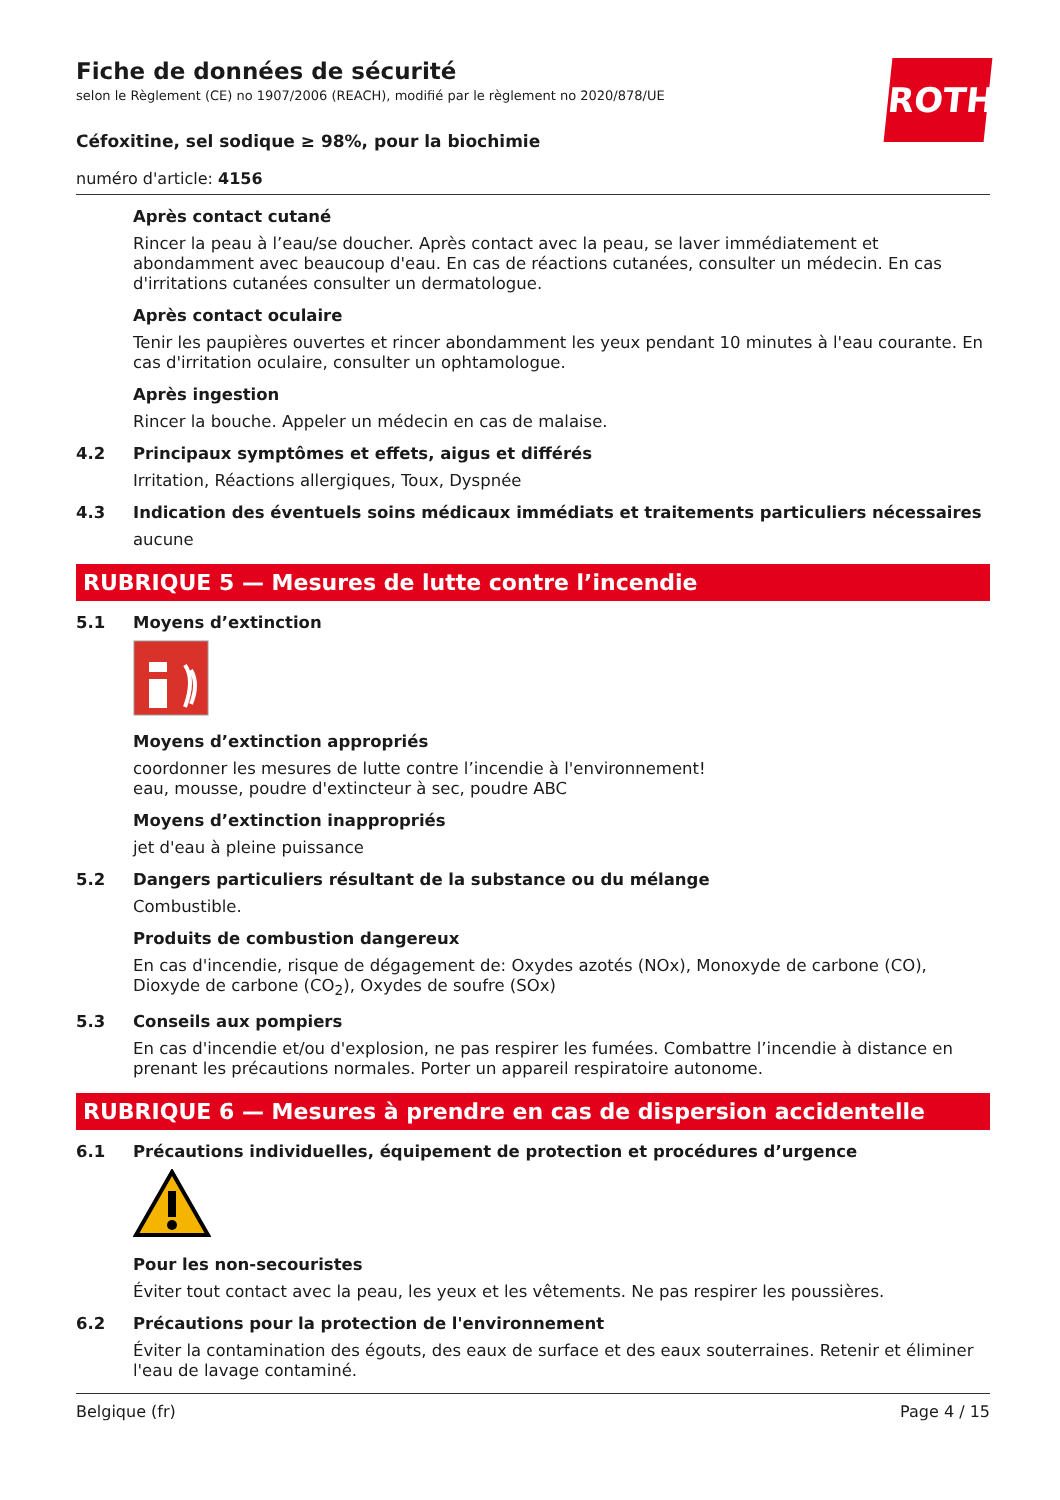ROTH
Fiche de données de sécurité
selon le Règlement (CE) no 1907/2006 (REACH), modifié par le règlement no 2020/878/UE
Céfoxitine, sel sodique ≥ 98%, pour la biochimie
numéro d'article: 4156
Après contact cutané
Rincer la peau à l’eau/se doucher. Après contact avec la peau, se laver immédiatement et abondamment avec beaucoup d'eau. En cas de réactions cutanées, consulter un médecin. En cas d'irritations cutanées consulter un dermatologue.
Après contact oculaire
Tenir les paupières ouvertes et rincer abondamment les yeux pendant 10 minutes à l'eau courante. En cas d'irritation oculaire, consulter un ophtamologue.
Après ingestion
Rincer la bouche. Appeler un médecin en cas de malaise.
4.2 Principaux symptômes et effets, aigus et différés
Irritation, Réactions allergiques, Toux, Dyspnée
4.3 Indication des éventuels soins médicaux immédiats et traitements particuliers nécessaires
aucune
RUBRIQUE 5 — Mesures de lutte contre l’incendie
5.1 Moyens d’extinction
Moyens d’extinction appropriés
coordonner les mesures de lutte contre l’incendie à l'environnement!
eau, mousse, poudre d'extincteur à sec, poudre ABC
Moyens d’extinction inappropriés
jet d'eau à pleine puissance
5.2 Dangers particuliers résultant de la substance ou du mélange
Combustible.
Produits de combustion dangereux
En cas d'incendie, risque de dégagement de: Oxydes azotés (NOx), Monoxyde de carbone (CO), Dioxyde de carbone (CO<sub>2</sub>), Oxydes de soufre (SOx)
5.3 Conseils aux pompiers
En cas d'incendie et/ou d'explosion, ne pas respirer les fumées. Combattre l’incendie à distance en prenant les précautions normales. Porter un appareil respiratoire autonome.
RUBRIQUE 6 — Mesures à prendre en cas de dispersion accidentelle
6.1 Précautions individuelles, équipement de protection et procédures d’urgence
Pour les non-secouristes
Éviter tout contact avec la peau, les yeux et les vêtements. Ne pas respirer les poussières.
6.2 Précautions pour la protection de l'environnement
Éviter la contamination des égouts, des eaux de surface et des eaux souterraines. Retenir et éliminer l'eau de lavage contaminé.
Belgique (fr) Page 4 / 15